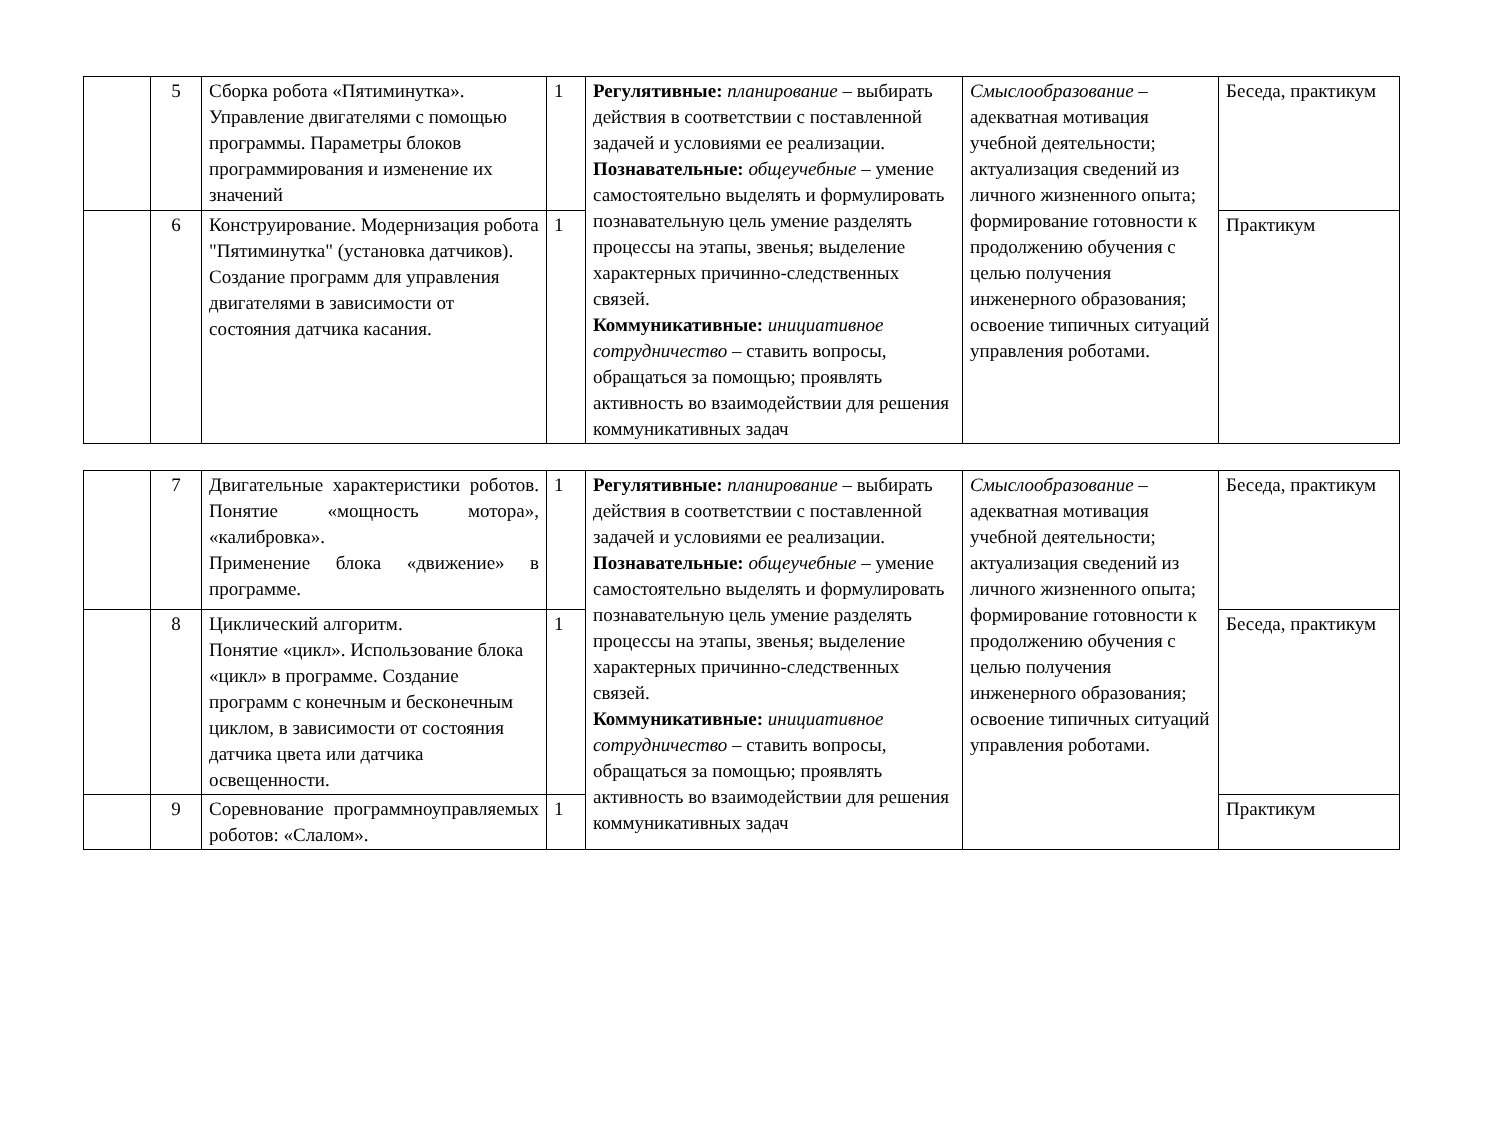| | 5 | Сборка робота «Пятиминутка». Управление двигателями с помощью программы. Параметры блоков программирования и изменение их значений | 1 | Регулятивные: планирование – выбирать действия в соответствии с поставленной задачей и условиями ее реализации. Познавательные: общеучебные – умение самостоятельно выделять и формулировать познавательную цель умение разделять процессы на этапы, звенья; выделение характерных причинно-следственных связей. Коммуникативные: инициативное сотрудничество – ставить вопросы, обращаться за помощью; проявлять активность во взаимодействии для решения коммуникативных задач | Смыслообразование – адекватная мотивация учебной деятельности; актуализация сведений из личного жизненного опыта; формирование готовности к продолжению обучения с целью получения инженерного образования; освоение типичных ситуаций управления роботами. | Беседа, практикум |
| | 6 | Конструирование. Модернизация робота "Пятиминутка" (установка датчиков). Создание программ для управления двигателями в зависимости от состояния датчика касания. | 1 | | | Практикум |
| | 7 | Двигательные характеристики роботов. Понятие «мощность мотора», «калибровка». Применение блока «движение» в программе. | 1 | Регулятивные: планирование – выбирать действия в соответствии с поставленной задачей и условиями ее реализации. Познавательные: общеучебные – умение самостоятельно выделять и формулировать познавательную цель умение разделять процессы на этапы, звенья; выделение характерных причинно-следственных связей. Коммуникативные: инициативное сотрудничество – ставить вопросы, обращаться за помощью; проявлять активность во взаимодействии для решения коммуникативных задач | Смыслообразование – адекватная мотивация учебной деятельности; актуализация сведений из личного жизненного опыта; формирование готовности к продолжению обучения с целью получения инженерного образования; освоение типичных ситуаций управления роботами. | Беседа, практикум |
| | 8 | Циклический алгоритм. Понятие «цикл». Использование блока «цикл» в программе. Создание программ с конечным и бесконечным циклом, в зависимости от состояния датчика цвета или датчика освещенности. | 1 | | | Беседа, практикум |
| | 9 | Соревнование программноуправляемых роботов: «Слалом». | 1 | | | Практикум |